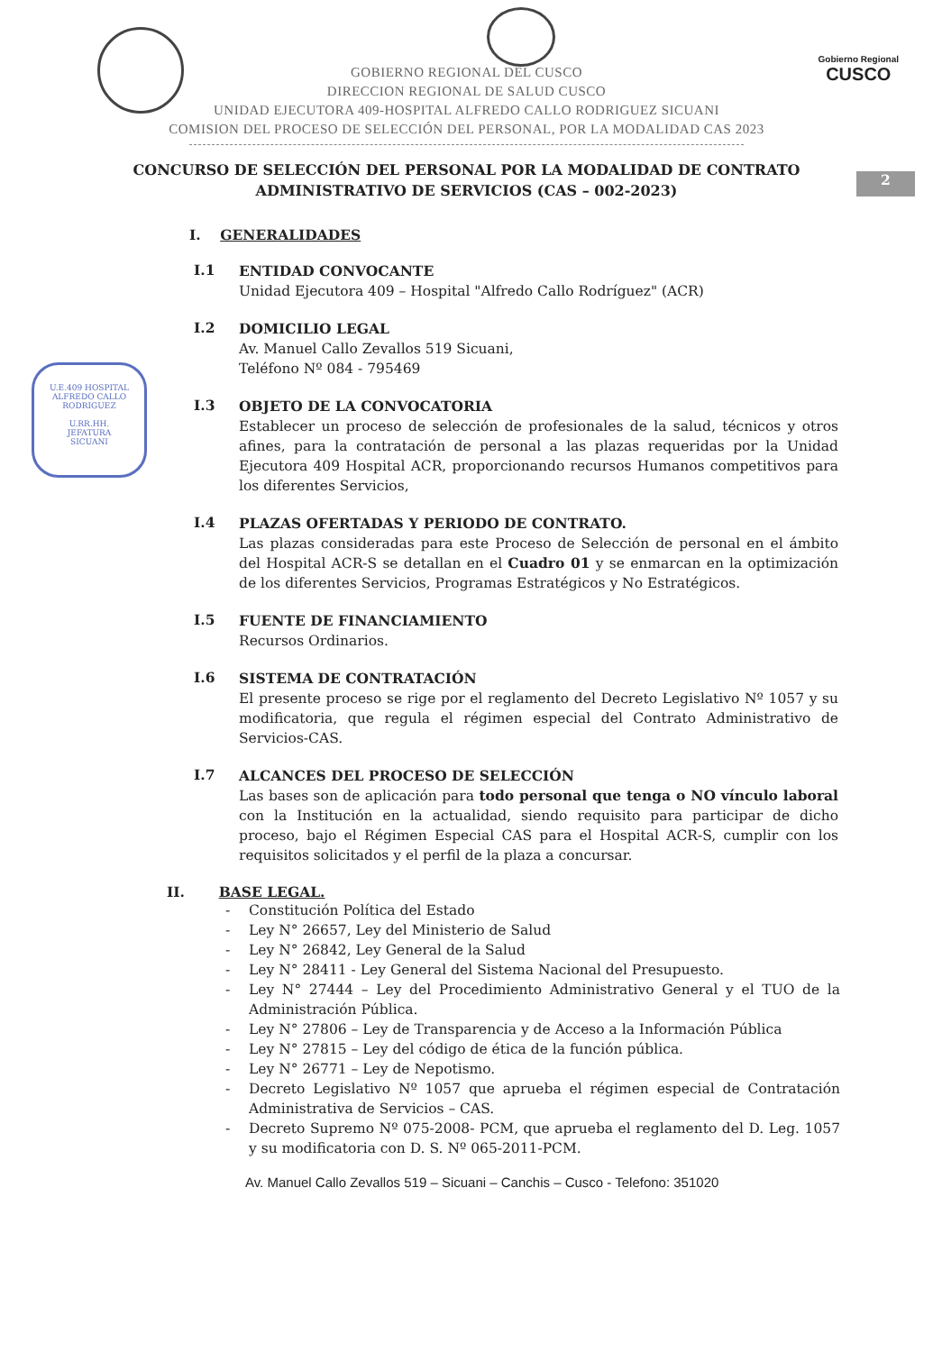Gobierno Regional
CUSCO
U.E.409 HOSPITAL ALFREDO CALLO RODRIGUEZ
U.RR.HH.
JEFATURA
SICUANI
2
GOBIERNO REGIONAL DEL CUSCO
DIRECCION REGIONAL DE SALUD CUSCO
UNIDAD EJECUTORA 409-HOSPITAL ALFREDO CALLO RODRIGUEZ SICUANI
COMISION DEL PROCESO DE SELECCIÓN DEL PERSONAL, POR LA MODALIDAD CAS 2023
CONCURSO DE SELECCIÓN DEL PERSONAL POR LA MODALIDAD DE CONTRATO
ADMINISTRATIVO DE SERVICIOS (CAS – 002-2023)
I. GENERALIDADES
I.1
ENTIDAD CONVOCANTE
Unidad Ejecutora 409 – Hospital "Alfredo Callo Rodríguez" (ACR)
I.2
DOMICILIO LEGAL
Av. Manuel Callo Zevallos 519 Sicuani,
Teléfono Nº 084 - 795469
I.3
OBJETO DE LA CONVOCATORIA
Establecer un proceso de selección de profesionales de la salud, técnicos y otros afines, para la contratación de personal a las plazas requeridas por la Unidad Ejecutora 409 Hospital ACR, proporcionando recursos Humanos competitivos para los diferentes Servicios,
I.4
PLAZAS OFERTADAS Y PERIODO DE CONTRATO.
Las plazas consideradas para este Proceso de Selección de personal en el ámbito del Hospital ACR-S se detallan en el Cuadro 01 y se enmarcan en la optimización de los diferentes Servicios, Programas Estratégicos y No Estratégicos.
I.5
FUENTE DE FINANCIAMIENTO
Recursos Ordinarios.
I.6
SISTEMA DE CONTRATACIÓN
El presente proceso se rige por el reglamento del Decreto Legislativo Nº 1057 y su modificatoria, que regula el régimen especial del Contrato Administrativo de Servicios-CAS.
I.7
ALCANCES DEL PROCESO DE SELECCIÓN
Las bases son de aplicación para todo personal que tenga o NO vínculo laboral con la Institución en la actualidad, siendo requisito para participar de dicho proceso, bajo el Régimen Especial CAS para el Hospital ACR-S, cumplir con los requisitos solicitados y el perfil de la plaza a concursar.
II. BASE LEGAL.
- Constitución Política del Estado
- Ley N° 26657, Ley del Ministerio de Salud
- Ley N° 26842, Ley General de la Salud
- Ley N° 28411 - Ley General del Sistema Nacional del Presupuesto.
- Ley N° 27444 – Ley del Procedimiento Administrativo General y el TUO de la Administración Pública.
- Ley N° 27806 – Ley de Transparencia y de Acceso a la Información Pública
- Ley N° 27815 – Ley del código de ética de la función pública.
- Ley N° 26771 – Ley de Nepotismo.
- Decreto Legislativo Nº 1057 que aprueba el régimen especial de Contratación Administrativa de Servicios – CAS.
- Decreto Supremo Nº 075-2008- PCM, que aprueba el reglamento del D. Leg. 1057 y su modificatoria con D. S. Nº 065-2011-PCM.
Av. Manuel Callo Zevallos 519 – Sicuani – Canchis – Cusco - Telefono: 351020